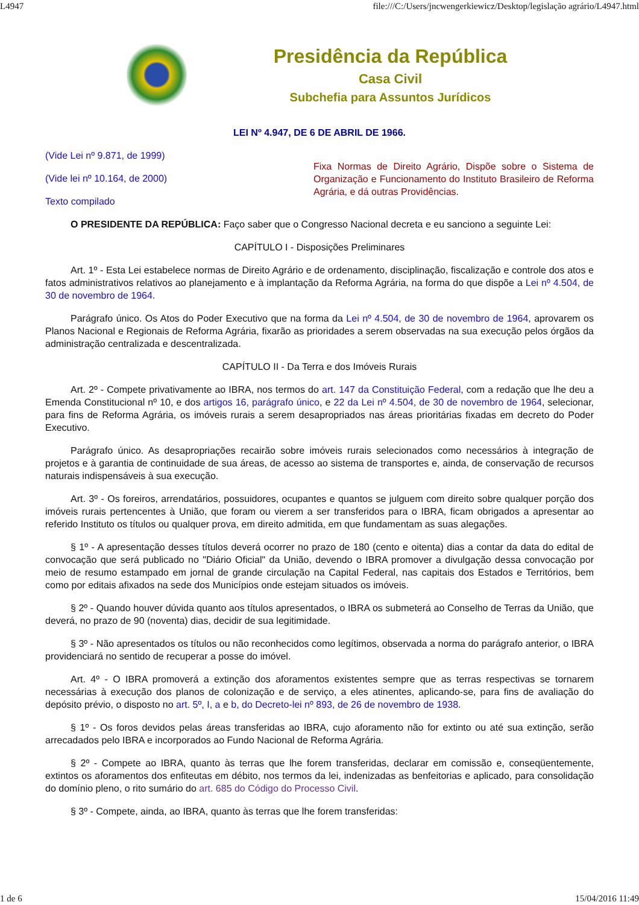L4947 file:///C:/Users/jncwengerkiewicz/Desktop/legislação agrário/L4947.html
Presidência da República
Casa Civil
Subchefia para Assuntos Jurídicos
LEI Nº 4.947, DE 6 DE ABRIL DE 1966.
(Vide Lei nº 9.871, de 1999)
(Vide lei nº 10.164, de 2000)
Texto compilado
Fixa Normas de Direito Agrário, Dispõe sobre o Sistema de Organização e Funcionamento do Instituto Brasileiro de Reforma Agrária, e dá outras Providências.
O PRESIDENTE DA REPÚBLICA: Faço saber que o Congresso Nacional decreta e eu sanciono a seguinte Lei:
CAPÍTULO I - Disposições Preliminares
Art. 1º - Esta Lei estabelece normas de Direito Agrário e de ordenamento, disciplinação, fiscalização e controle dos atos e fatos administrativos relativos ao planejamento e à implantação da Reforma Agrária, na forma do que dispõe a Lei nº 4.504, de 30 de novembro de 1964.
Parágrafo único. Os Atos do Poder Executivo que na forma da Lei nº 4.504, de 30 de novembro de 1964, aprovarem os Planos Nacional e Regionais de Reforma Agrária, fixarão as prioridades a serem observadas na sua execução pelos órgãos da administração centralizada e descentralizada.
CAPÍTULO II - Da Terra e dos Imóveis Rurais
Art. 2º - Compete privativamente ao IBRA, nos termos do art. 147 da Constituição Federal, com a redação que lhe deu a Emenda Constitucional nº 10, e dos artigos 16, parágrafo único, e 22 da Lei nº 4.504, de 30 de novembro de 1964, selecionar, para fins de Reforma Agrária, os imóveis rurais a serem desapropriados nas áreas prioritárias fixadas em decreto do Poder Executivo.
Parágrafo único. As desapropriações recairão sobre imóveis rurais selecionados como necessários à integração de projetos e à garantia de continuidade de sua áreas, de acesso ao sistema de transportes e, ainda, de conservação de recursos naturais indispensáveis à sua execução.
Art. 3º - Os foreiros, arrendatários, possuidores, ocupantes e quantos se julguem com direito sobre qualquer porção dos imóveis rurais pertencentes à União, que foram ou vierem a ser transferidos para o IBRA, ficam obrigados a apresentar ao referido Instituto os títulos ou qualquer prova, em direito admitida, em que fundamentam as suas alegações.
§ 1º - A apresentação desses títulos deverá ocorrer no prazo de 180 (cento e oitenta) dias a contar da data do edital de convocação que será publicado no "Diário Oficial" da União, devendo o IBRA promover a divulgação dessa convocação por meio de resumo estampado em jornal de grande circulação na Capital Federal, nas capitais dos Estados e Territórios, bem como por editais afixados na sede dos Municípios onde estejam situados os imóveis.
§ 2º - Quando houver dúvida quanto aos títulos apresentados, o IBRA os submeterá ao Conselho de Terras da União, que deverá, no prazo de 90 (noventa) dias, decidir de sua legitimidade.
§ 3º - Não apresentados os títulos ou não reconhecidos como legítimos, observada a norma do parágrafo anterior, o IBRA providenciará no sentido de recuperar a posse do imóvel.
Art. 4º - O IBRA promoverá a extinção dos aforamentos existentes sempre que as terras respectivas se tornarem necessárias à execução dos planos de colonização e de serviço, a eles atinentes, aplicando-se, para fins de avaliação do depósito prévio, o disposto no art. 5º, I, a e b, do Decreto-lei nº 893, de 26 de novembro de 1938.
§ 1º - Os foros devidos pelas áreas transferidas ao IBRA, cujo aforamento não for extinto ou até sua extinção, serão arrecadados pelo IBRA e incorporados ao Fundo Nacional de Reforma Agrária.
§ 2º - Compete ao IBRA, quanto às terras que lhe forem transferidas, declarar em comissão e, conseqüentemente, extintos os aforamentos dos enfiteutas em débito, nos termos da lei, indenizadas as benfeitorias e aplicado, para consolidação do domínio pleno, o rito sumário do art. 685 do Código do Processo Civil.
§ 3º - Compete, ainda, ao IBRA, quanto às terras que lhe forem transferidas:
1 de 6 15/04/2016 11:49